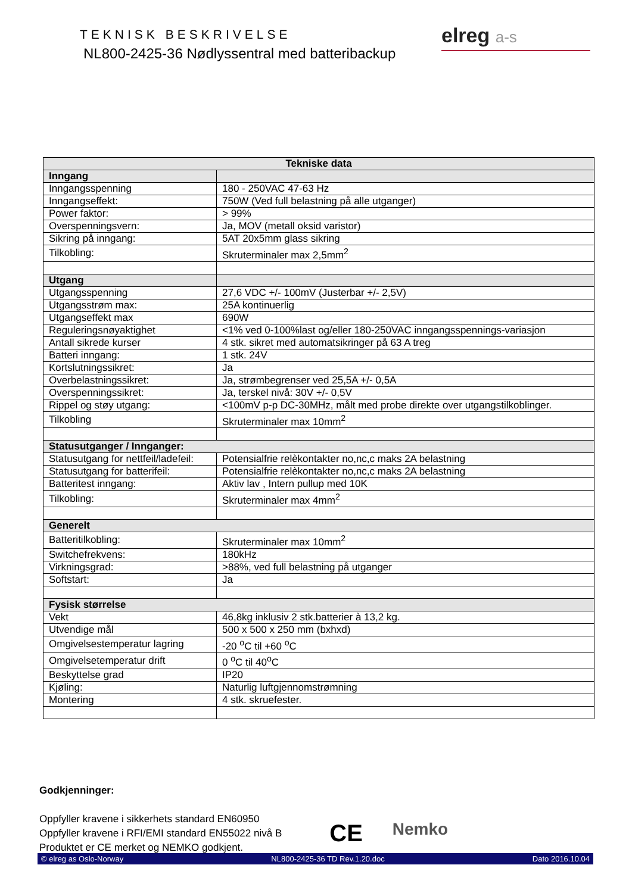TEKNISK BESKRIVELSE
NL800-2425-36 Nødlyssentral med batteribackup
elreg a-s
| Tekniske data | |
| --- | --- |
| Inngang | |
| Inngangsspenning | 180 - 250VAC 47-63 Hz |
| Inngangseffekt: | 750W (Ved full belastning på alle utganger) |
| Power faktor: | > 99% |
| Overspenningsvern: | Ja, MOV (metall oksid varistor) |
| Sikring på inngang: | 5AT 20x5mm glass sikring |
| Tilkobling: | Skruterminaler max 2,5mm<sup>2</sup> |
| Utgang | |
| Utgangsspenning | 27,6 VDC +/- 100mV (Justerbar +/- 2,5V) |
| Utgangsstrøm max: | 25A kontinuerlig |
| Utgangseffekt max | 690W |
| Reguleringsnøyaktighet | <1% ved 0-100%last og/eller 180-250VAC inngangsspennings-variasjon |
| Antall sikrede kurser | 4 stk. sikret med automatsikringer på 63 A treg |
| Batteri inngang: | 1 stk. 24V |
| Kortslutningssikret: | Ja |
| Overbelastningssikret: | Ja, strømbegrenser ved 25,5A +/- 0,5A |
| Overspenningssikret: | Ja, terskel nivå: 30V +/- 0,5V |
| Rippel og støy utgang: | <100mV p-p DC-30MHz, målt med probe direkte over utgangstilkoblinger. |
| Tilkobling | Skruterminaler max 10mm<sup>2</sup> |
| Statusutganger / Innganger: | |
| Statusutgang for nettfeil/ladefeil: | Potensialfrie relèkontakter no,nc,c maks 2A belastning |
| Statusutgang for batterifeil: | Potensialfrie relèkontakter no,nc,c maks 2A belastning |
| Batteritest inngang: | Aktiv lav , Intern pullup med 10K |
| Tilkobling: | Skruterminaler max 4mm<sup>2</sup> |
| Generelt | |
| Batteritilkobling: | Skruterminaler max 10mm<sup>2</sup> |
| Switchefrekvens: | 180kHz |
| Virkningsgrad: | >88%, ved full belastning på utganger |
| Softstart: | Ja |
| Fysisk størrelse | |
| Vekt | 46,8kg inklusiv 2 stk.batterier à 13,2 kg. |
| Utvendige mål | 500 x 500 x 250 mm (bxhxd) |
| Omgivelsestemperatur lagring | -20 <sup>o</sup>C til +60 <sup>o</sup>C |
| Omgivelsetemperatur drift | 0 <sup>o</sup>C til 40<sup>o</sup>C |
| Beskyttelse grad | IP20 |
| Kjøling: | Naturlig luftgjennomstrømning |
| Montering | 4 stk. skruefester. |
Godkjenninger:
Oppfyller kravene i sikkerhets standard EN60950
Oppfyller kravene i RFI/EMI standard EN55022 nivå B
Produktet er CE merket og NEMKO godkjent.
CE Nemko
© elreg as Oslo-Norway NL800-2425-36 TD Rev.1.20.doc Dato 2016.10.04